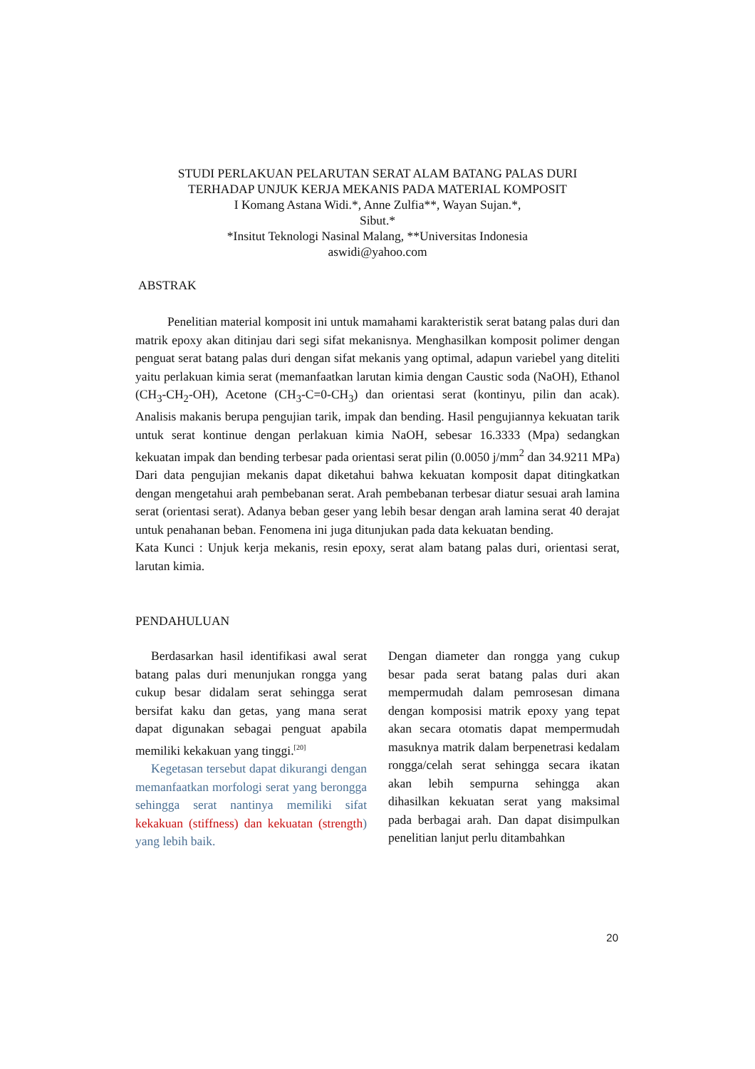STUDI PERLAKUAN PELARUTAN SERAT ALAM BATANG PALAS DURI
TERHADAP UNJUK KERJA MEKANIS PADA MATERIAL KOMPOSIT
I Komang Astana Widi.*, Anne Zulfia**, Wayan Sujan.*,
Sibut.*
*Insitut Teknologi Nasinal Malang, **Universitas Indonesia
aswidi@yahoo.com
ABSTRAK
Penelitian material komposit ini untuk mamahami karakteristik serat batang palas duri dan matrik epoxy akan ditinjau dari segi sifat mekanisnya. Menghasilkan komposit polimer dengan penguat serat batang palas duri dengan sifat mekanis yang optimal, adapun variebel yang diteliti yaitu perlakuan kimia serat (memanfaatkan larutan kimia dengan Caustic soda (NaOH), Ethanol (CH<sub>3</sub>-CH<sub>2</sub>-OH), Acetone (CH<sub>3</sub>-C=0-CH<sub>3</sub>) dan orientasi serat (kontinyu, pilin dan acak). Analisis makanis berupa pengujian tarik, impak dan bending. Hasil pengujiannya kekuatan tarik untuk serat kontinue dengan perlakuan kimia NaOH, sebesar 16.3333 (Mpa) sedangkan kekuatan impak dan bending terbesar pada orientasi serat pilin (0.0050 j/mm<sup>2</sup> dan 34.9211 MPa) Dari data pengujian mekanis dapat diketahui bahwa kekuatan komposit dapat ditingkatkan dengan mengetahui arah pembebanan serat. Arah pembebanan terbesar diatur sesuai arah lamina serat (orientasi serat). Adanya beban geser yang lebih besar dengan arah lamina serat 40 derajat untuk penahanan beban. Fenomena ini juga ditunjukan pada data kekuatan bending.
Kata Kunci : Unjuk kerja mekanis, resin epoxy, serat alam batang palas duri, orientasi serat, larutan kimia.
PENDAHULUAN
Berdasarkan hasil identifikasi awal serat batang palas duri menunjukan rongga yang cukup besar didalam serat sehingga serat bersifat kaku dan getas, yang mana serat dapat digunakan sebagai penguat apabila memiliki kekakuan yang tinggi.<sup>[20]</sup>
Kegetasan tersebut dapat dikurangi dengan memanfaatkan morfologi serat yang berongga sehingga serat nantinya memiliki sifat kekakuan (stiffness) dan kekuatan (strength) yang lebih baik.
Dengan diameter dan rongga yang cukup besar pada serat batang palas duri akan mempermudah dalam pemrosesan dimana dengan komposisi matrik epoxy yang tepat akan secara otomatis dapat mempermudah masuknya matrik dalam berpenetrasi kedalam rongga/celah serat sehingga secara ikatan akan lebih sempurna sehingga akan dihasilkan kekuatan serat yang maksimal pada berbagai arah. Dan dapat disimpulkan penelitian lanjut perlu ditambahkan
20